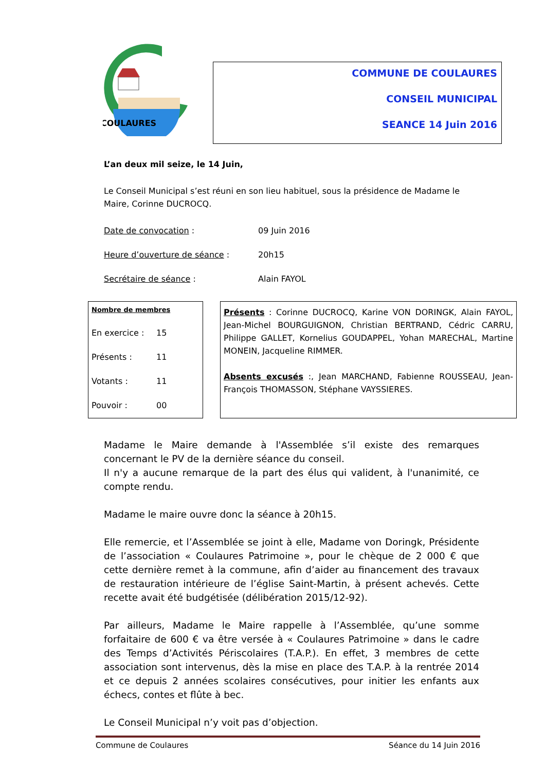COULAURES
COMMUNE DE COULAURES
CONSEIL MUNICIPAL
SEANCE 14 Juin 2016
L’an deux mil seize, le 14 Juin,
Le Conseil Municipal s’est réuni en son lieu habituel, sous la présidence de Madame le Maire, Corinne DUCROCQ.
Date de convocation : 09 Juin 2016
Heure d’ouverture de séance : 20h15
Secrétaire de séance : Alain FAYOL
Nombre de membres
En exercice : 15
Présents : 11
Votants : 11
Pouvoir : 00
Présents : Corinne DUCROCQ, Karine VON DORINGK, Alain FAYOL, Jean-Michel BOURGUIGNON, Christian BERTRAND, Cédric CARRU, Philippe GALLET, Kornelius GOUDAPPEL, Yohan MARECHAL, Martine MONEIN, Jacqueline RIMMER.
Absents excusés :, Jean MARCHAND, Fabienne ROUSSEAU, Jean-François THOMASSON, Stéphane VAYSSIERES.
Madame le Maire demande à l'Assemblée s’il existe des remarques concernant le PV de la dernière séance du conseil.
Il n'y a aucune remarque de la part des élus qui valident, à l'unanimité, ce compte rendu.
Madame le maire ouvre donc la séance à 20h15.
Elle remercie, et l’Assemblée se joint à elle, Madame von Doringk, Présidente de l’association « Coulaures Patrimoine », pour le chèque de 2 000 € que cette dernière remet à la commune, afin d’aider au financement des travaux de restauration intérieure de l’église Saint-Martin, à présent achevés. Cette recette avait été budgétisée (délibération 2015/12-92).
Par ailleurs, Madame le Maire rappelle à l’Assemblée, qu’une somme forfaitaire de 600 € va être versée à « Coulaures Patrimoine » dans le cadre des Temps d’Activités Périscolaires (T.A.P.). En effet, 3 membres de cette association sont intervenus, dès la mise en place des T.A.P. à la rentrée 2014 et ce depuis 2 années scolaires consécutives, pour initier les enfants aux échecs, contes et flûte à bec.
Le Conseil Municipal n’y voit pas d’objection.
Commune de Coulaures Séance du 14 Juin 2016